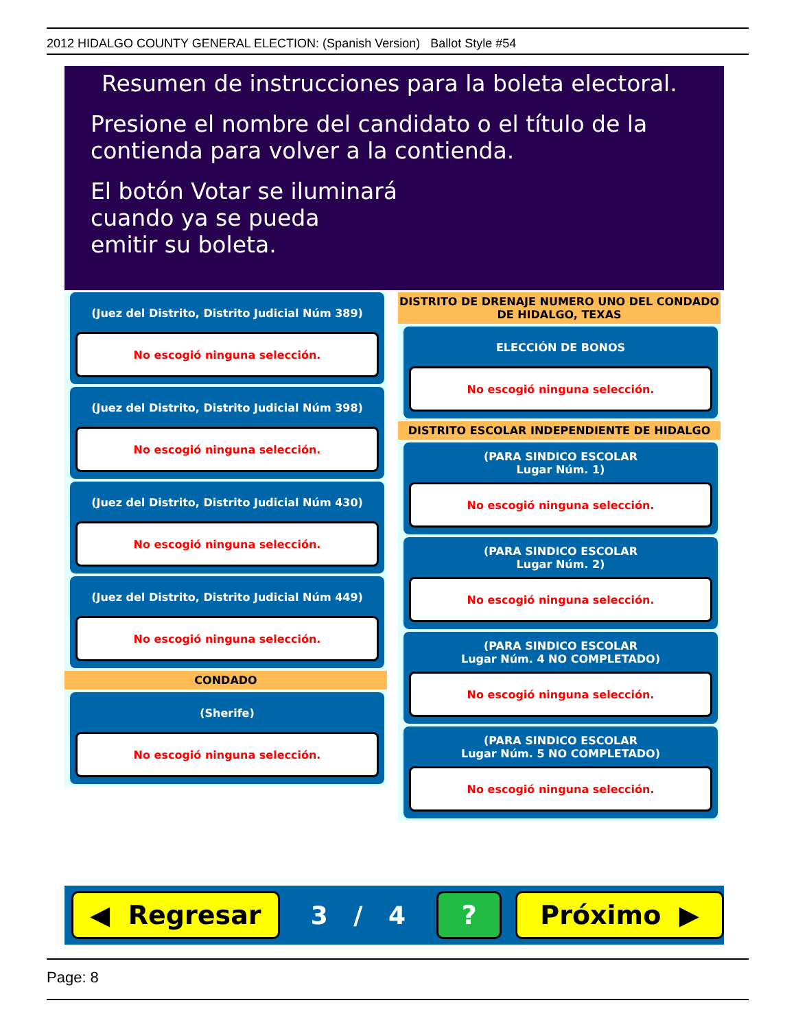2012 HIDALGO COUNTY GENERAL ELECTION: (Spanish Version) Ballot Style #54
Resumen de instrucciones para la boleta electoral.
Presione el nombre del candidato o el título de la
contienda para volver a la contienda.
El botón Votar se iluminará
cuando ya se pueda
emitir su boleta.
(Juez del Distrito, Distrito Judicial Núm 389)
No escogió ninguna selección.
(Juez del Distrito, Distrito Judicial Núm 398)
No escogió ninguna selección.
(Juez del Distrito, Distrito Judicial Núm 430)
No escogió ninguna selección.
(Juez del Distrito, Distrito Judicial Núm 449)
No escogió ninguna selección.
CONDADO
(Sherife)
No escogió ninguna selección.
DISTRITO DE DRENAJE NUMERO UNO DEL CONDADO
DE HIDALGO, TEXAS
ELECCIÓN DE BONOS
No escogió ninguna selección.
DISTRITO ESCOLAR INDEPENDIENTE DE HIDALGO
(PARA SINDICO ESCOLAR
Lugar Núm. 1)
No escogió ninguna selección.
(PARA SINDICO ESCOLAR
Lugar Núm. 2)
No escogió ninguna selección.
(PARA SINDICO ESCOLAR
Lugar Núm. 4 NO COMPLETADO)
No escogió ninguna selección.
(PARA SINDICO ESCOLAR
Lugar Núm. 5 NO COMPLETADO)
No escogió ninguna selección.
◀ Regresar
3 / 4
? Próximo ▶
Page: 8